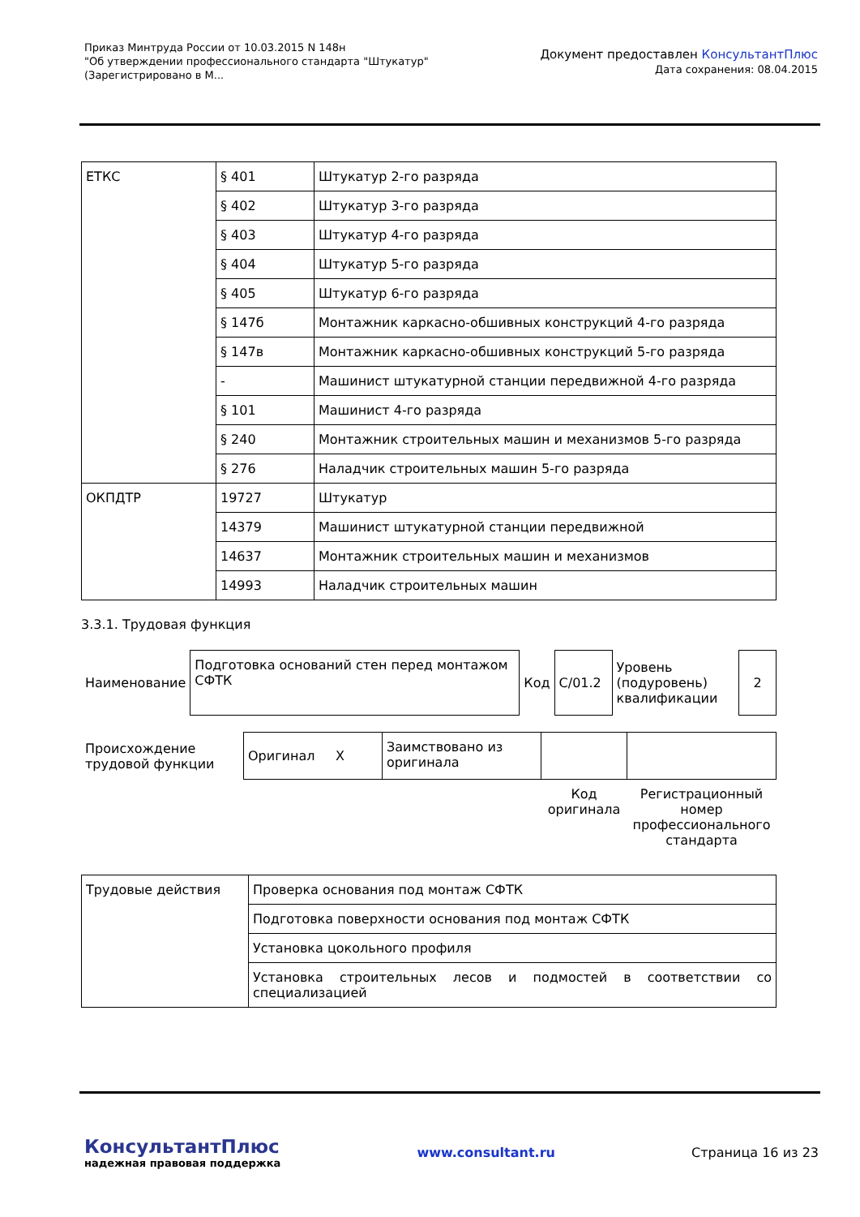Приказ Минтруда России от 10.03.2015 N 148н
"Об утверждении профессионального стандарта "Штукатур"
(Зарегистрировано в М...
Документ предоставлен КонсультантПлюс
Дата сохранения: 08.04.2015
| ЕТКС | § 401 | Штукатур 2-го разряда |
| | § 402 | Штукатур 3-го разряда |
| | § 403 | Штукатур 4-го разряда |
| | § 404 | Штукатур 5-го разряда |
| | § 405 | Штукатур 6-го разряда |
| | § 147б | Монтажник каркасно-обшивных конструкций 4-го разряда |
| | § 147в | Монтажник каркасно-обшивных конструкций 5-го разряда |
| | - | Машинист штукатурной станции передвижной 4-го разряда |
| | § 101 | Машинист 4-го разряда |
| | § 240 | Монтажник строительных машин и механизмов 5-го разряда |
| | § 276 | Наладчик строительных машин 5-го разряда |
| ОКПДТР | 19727 | Штукатур |
| | 14379 | Машинист штукатурной станции передвижной |
| | 14637 | Монтажник строительных машин и механизмов |
| | 14993 | Наладчик строительных машин |
3.3.1. Трудовая функция
| Наименование | Подготовка оснований стен перед монтажом СФТК | Код | С/01.2 | Уровень (подуровень) квалификации | 2 |
| Происхождение трудовой функции | Оригинал X | Заимствовано из оригинала | | |
| | | | Код оригинала | Регистрационный номер профессионального стандарта |
| Трудовые действия | Проверка основания под монтаж СФТК |
| | Подготовка поверхности основания под монтаж СФТК |
| | Установка цокольного профиля |
| | Установка строительных лесов и подмостей в соответствии со специализацией |
КонсультантПлюс
надежная правовая поддержка
www.consultant.ru Страница 16 из 23